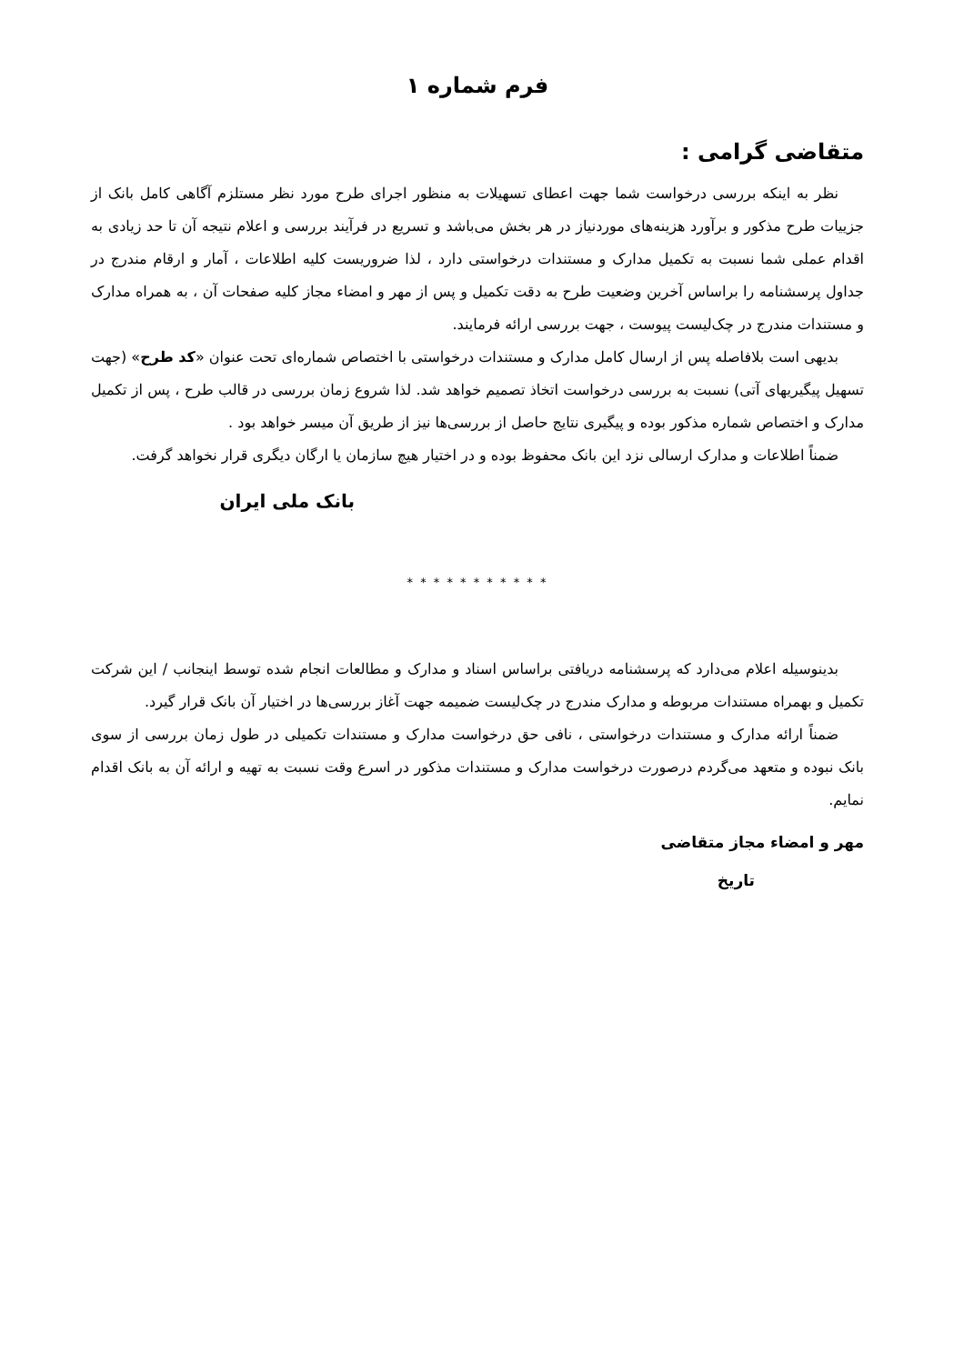فرم شماره ۱
متقاضی گرامی :
نظر به اینکه بررسی درخواست شما جهت اعطای تسهیلات به منظور اجرای طرح مورد نظر مستلزم آگاهی کامل بانک از جزییات طرح مذکور و برآورد هزینه‌های موردنیاز در هر بخش می‌باشد و تسریع در فرآیند بررسی و اعلام نتیجه آن تا حد زیادی به اقدام عملی شما نسبت به تکمیل مدارک و مستندات درخواستی دارد ، لذا ضروریست کلیه اطلاعات ، آمار و ارقام مندرج در جداول پرسشنامه را براساس آخرین وضعیت طرح به دقت تکمیل و پس از مهر و امضاء مجاز کلیه صفحات آن ، به همراه مدارک و مستندات مندرج در چک‌لیست پیوست ، جهت بررسی ارائه فرمایند.
بدیهی است بلافاصله پس از ارسال کامل مدارک و مستندات درخواستی با اختصاص شماره‌ای تحت عنوان «کد طرح» (جهت تسهیل پیگیریهای آتی) نسبت به بررسی درخواست اتخاذ تصمیم خواهد شد. لذا شروع زمان بررسی در قالب طرح ، پس از تکمیل مدارک و اختصاص شماره مذکور بوده و پیگیری نتایج حاصل از بررسی‌ها نیز از طریق آن میسر خواهد بود .
ضمناً اطلاعات و مدارک ارسالی نزد این بانک محفوظ بوده و در اختیار هیچ سازمان یا ارگان دیگری قرار نخواهد گرفت.
بانک ملی ایران
* * * * * * * * * * *
بدینوسیله اعلام می‌دارد که پرسشنامه دریافتی براساس اسناد و مدارک و مطالعات انجام شده توسط اینجانب / این شرکت تکمیل و بهمراه مستندات مربوطه و مدارک مندرج در چک‌لیست ضمیمه جهت آغاز بررسی‌ها در اختیار آن بانک قرار گیرد.
ضمناً ارائه مدارک و مستندات درخواستی ، نافی حق درخواست مدارک و مستندات تکمیلی در طول زمان بررسی از سوی بانک نبوده و متعهد می‌گردم درصورت درخواست مدارک و مستندات مذکور در اسرع وقت نسبت به تهیه و ارائه آن به بانک اقدام نمایم.
مهر و امضاء مجاز متقاضی
تاریخ